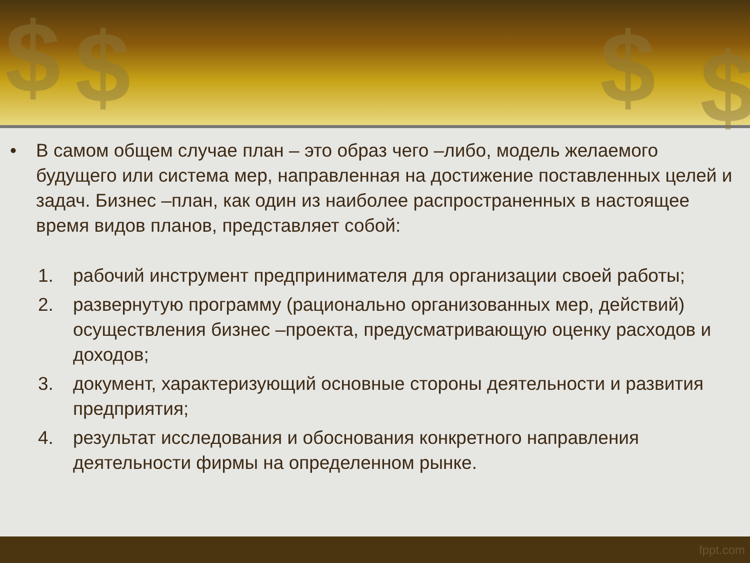$ $ $ $
• В самом общем случае план – это образ чего –либо, модель желаемого будущего или система мер, направленная на достижение поставленных целей и задач. Бизнес –план, как один из наиболее распространенных в настоящее время видов планов, представляет собой:
1. рабочий инструмент предпринимателя для организации своей работы;
2. развернутую программу (рационально организованных мер, действий) осуществления бизнес –проекта, предусматривающую оценку расходов и доходов;
3. документ, характеризующий основные стороны деятельности и развития предприятия;
4. результат исследования и обоснования конкретного направления деятельности фирмы на определенном рынке.
fppt.com